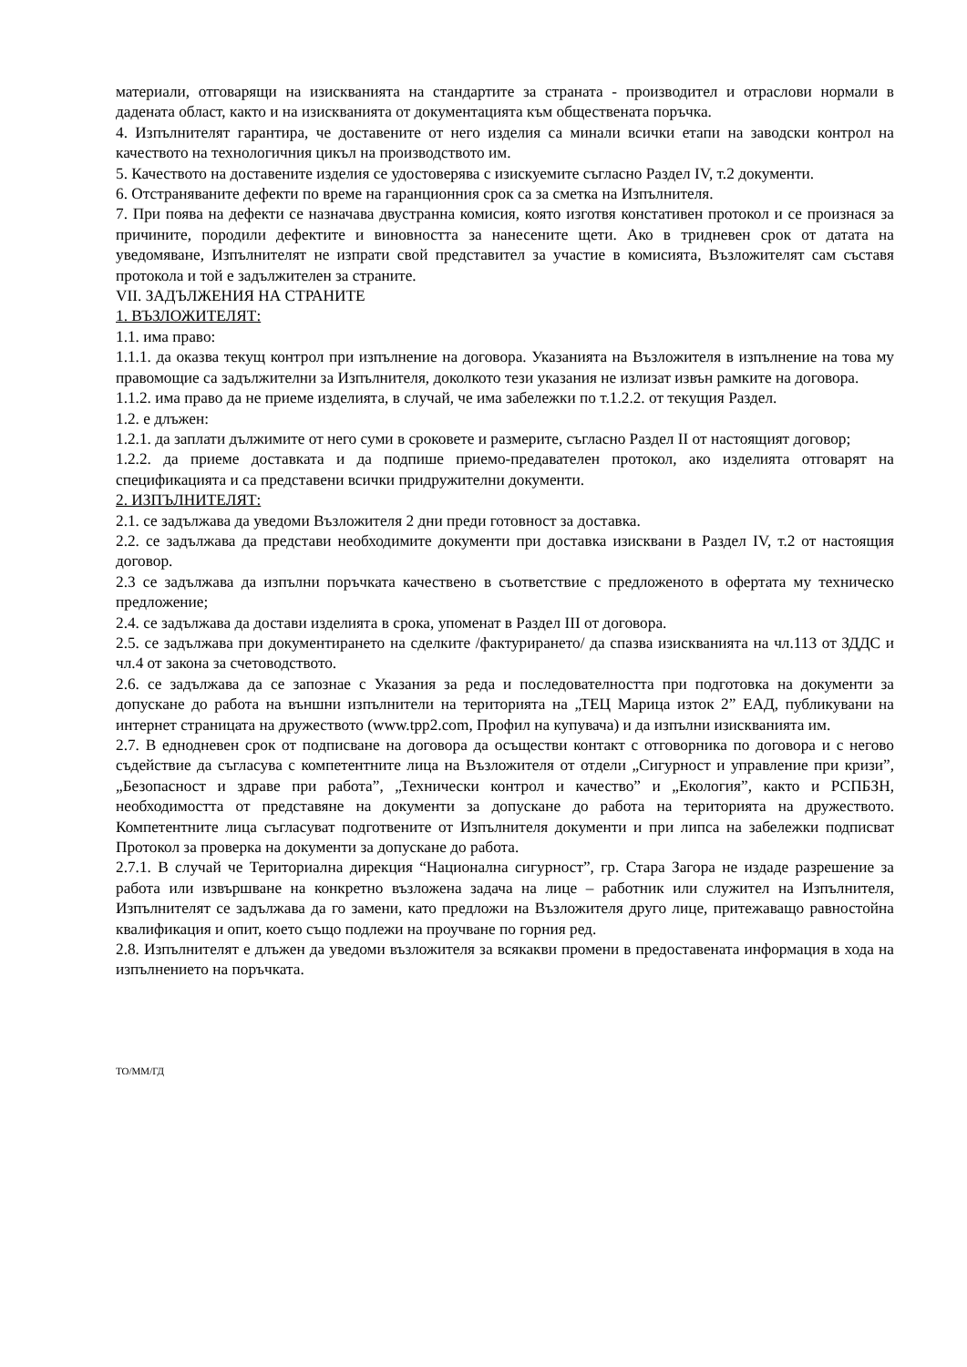материали, отговарящи на изискванията на стандартите за страната - производител и отраслови нормали в дадената област, както и на изискванията от документацията към обществената поръчка.
4. Изпълнителят гарантира, че доставените от него изделия са минали всички етапи на заводски контрол на качеството на технологичния цикъл на производството им.
5. Качеството на доставените изделия се удостоверява с изискуемите съгласно Раздел IV, т.2 документи.
6. Отстраняваните дефекти по време на гаранционния срок са за сметка на Изпълнителя.
7. При поява на дефекти се назначава двустранна комисия, която изготвя констативен протокол и се произнася за причините, породили дефектите и виновността за нанесените щети. Ако в тридневен срок от датата на уведомяване, Изпълнителят не изпрати свой представител за участие в комисията, Възложителят сам съставя протокола и той е задължителен за страните.
VII. ЗАДЪЛЖЕНИЯ НА СТРАНИТЕ
1. ВЪЗЛОЖИТЕЛЯТ:
1.1. има право:
1.1.1. да оказва текущ контрол при изпълнение на договора. Указанията на Възложителя в изпълнение на това му правомощие са задължителни за Изпълнителя, доколкото тези указания не излизат извън рамките на договора.
1.1.2. има право да не приеме изделията, в случай, че има забележки по т.1.2.2. от текущия Раздел.
1.2. е длъжен:
1.2.1. да заплати дължимите от него суми в сроковете и размерите, съгласно Раздел II от настоящият договор;
1.2.2. да приеме доставката и да подпише приемо-предавателен протокол, ако изделията отговарят на спецификацията и са представени всички придружителни документи.
2. ИЗПЪЛНИТЕЛЯТ:
2.1. се задължава да уведоми Възложителя 2 дни преди готовност за доставка.
2.2. се задължава да представи необходимите документи при доставка изисквани в Раздел IV, т.2 от настоящия договор.
2.3 се задължава да изпълни поръчката качествено в съответствие с предложеното в офертата му техническо предложение;
2.4. се задължава да достави изделията в срока, упоменат в Раздел III от договора.
2.5. се задължава при документирането на сделките /фактурирането/ да спазва изискванията на чл.113 от ЗДДС и чл.4 от закона за счетоводството.
2.6. се задължава да се запознае с Указания за реда и последователността при подготовка на документи за допускане до работа на външни изпълнители на територията на „ТЕЦ Марица изток 2” ЕАД, публикувани на интернет страницата на дружеството (www.tpp2.com, Профил на купувача) и да изпълни изискванията им.
2.7. В еднодневен срок от подписване на договора да осъществи контакт с отговорника по договора и с негово съдействие да съгласува с компетентните лица на Възложителя от отдели „Сигурност и управление при кризи”, „Безопасност и здраве при работа”, „Технически контрол и качество” и „Екология”, както и РСПБЗН, необходимостта от представяне на документи за допускане до работа на територията на дружеството. Компетентните лица съгласуват подготвените от Изпълнителя документи и при липса на забележки подписват Протокол за проверка на документи за допускане до работа.
2.7.1. В случай че Териториална дирекция “Национална сигурност”, гр. Стара Загора не издаде разрешение за работа или извършване на конкретно възложена задача на лице – работник или служител на Изпълнителя, Изпълнителят се задължава да го замени, като предложи на Възложителя друго лице, притежаващо равностойна квалификация и опит, което също подлежи на проучване по горния ред.
2.8. Изпълнителят е длъжен да уведоми възложителя за всякакви промени в предоставената информация в хода на изпълнението на поръчката.
ТО/ММ/ГД